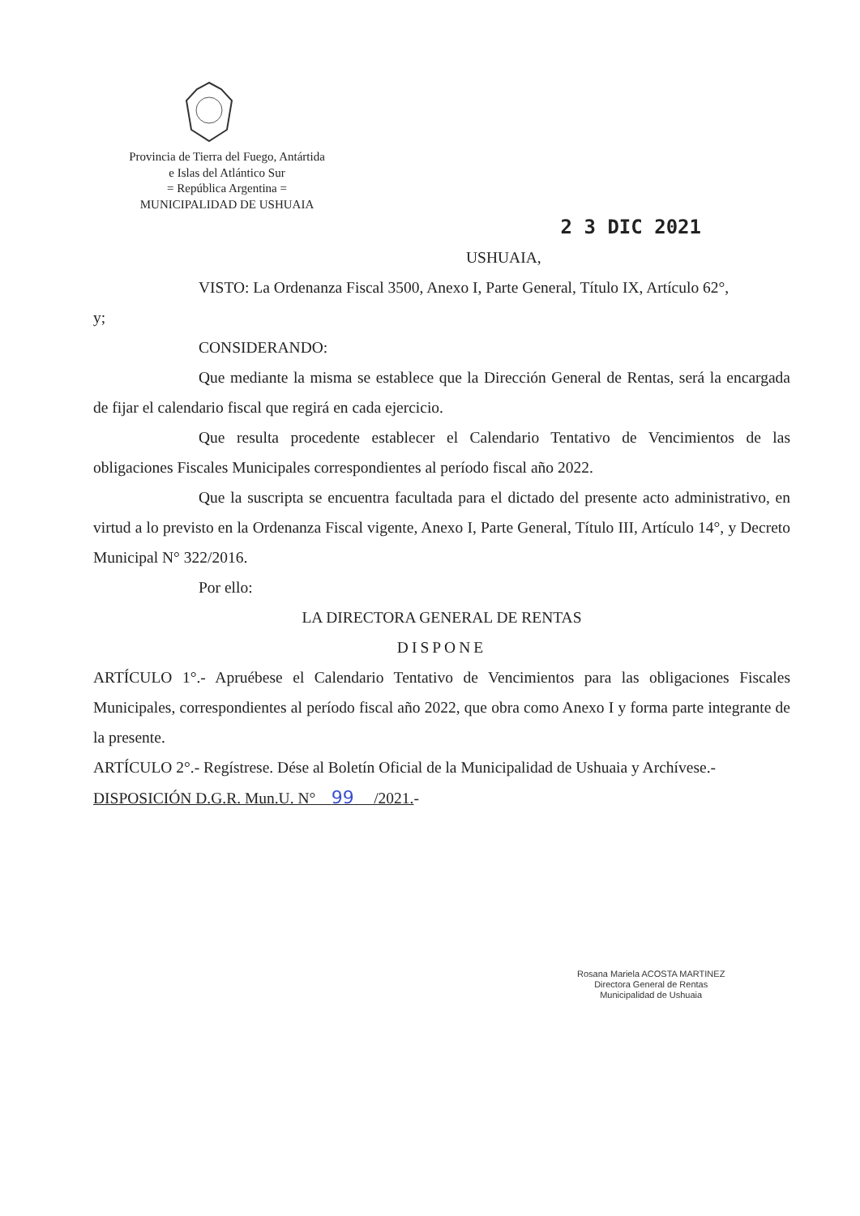Provincia de Tierra del Fuego, Antártida
e Islas del Atlántico Sur
= República Argentina =
MUNICIPALIDAD DE USHUAIA
2 3 DIC 2021
USHUAIA,
VISTO: La Ordenanza Fiscal 3500, Anexo I, Parte General, Título IX, Artículo 62°,
y;
CONSIDERANDO:
Que mediante la misma se establece que la Dirección General de Rentas, será la encargada de fijar el calendario fiscal que regirá en cada ejercicio.
Que resulta procedente establecer el Calendario Tentativo de Vencimientos de las obligaciones Fiscales Municipales correspondientes al período fiscal año 2022.
Que la suscripta se encuentra facultada para el dictado del presente acto administrativo, en virtud a lo previsto en la Ordenanza Fiscal vigente, Anexo I, Parte General, Título III, Artículo 14°, y Decreto Municipal N° 322/2016.
Por ello:
LA DIRECTORA GENERAL DE RENTAS
DISPONE
ARTÍCULO 1°.- Apruébese el Calendario Tentativo de Vencimientos para las obligaciones Fiscales Municipales, correspondientes al período fiscal año 2022, que obra como Anexo I y forma parte integrante de la presente.
ARTÍCULO 2°.- Regístrese. Dése al Boletín Oficial de la Municipalidad de Ushuaia y Archívese.-
DISPOSICIÓN D.G.R. Mun.U. N° 99 /2021.-
Rosana Mariela ACOSTA MARTINEZ
Directora General de Rentas
Municipalidad de Ushuaia